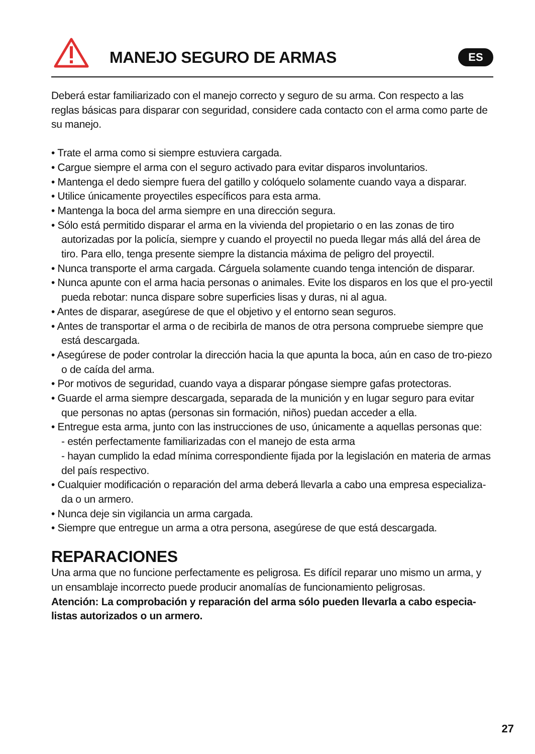MANEJO SEGURO DE ARMAS ES
Deberá estar familiarizado con el manejo correcto y seguro de su arma. Con respecto a las reglas básicas para disparar con seguridad, considere cada contacto con el arma como parte de su manejo.
• Trate el arma como si siempre estuviera cargada.
• Cargue siempre el arma con el seguro activado para evitar disparos involuntarios.
• Mantenga el dedo siempre fuera del gatillo y colóquelo solamente cuando vaya a disparar.
• Utilice únicamente proyectiles específicos para esta arma.
• Mantenga la boca del arma siempre en una dirección segura.
• Sólo está permitido disparar el arma en la vivienda del propietario o en las zonas de tiro autorizadas por la policía, siempre y cuando el proyectil no pueda llegar más allá del área de tiro. Para ello, tenga presente siempre la distancia máxima de peligro del proyectil.
• Nunca transporte el arma cargada. Cárguela solamente cuando tenga intención de disparar.
• Nunca apunte con el arma hacia personas o animales. Evite los disparos en los que el pro-yectil pueda rebotar: nunca dispare sobre superficies lisas y duras, ni al agua.
• Antes de disparar, asegúrese de que el objetivo y el entorno sean seguros.
• Antes de transportar el arma o de recibirla de manos de otra persona compruebe siempre que está descargada.
• Asegúrese de poder controlar la dirección hacia la que apunta la boca, aún en caso de tro-piezo o de caída del arma.
• Por motivos de seguridad, cuando vaya a disparar póngase siempre gafas protectoras.
• Guarde el arma siempre descargada, separada de la munición y en lugar seguro para evitar que personas no aptas (personas sin formación, niños) puedan acceder a ella.
• Entregue esta arma, junto con las instrucciones de uso, únicamente a aquellas personas que:
- estén perfectamente familiarizadas con el manejo de esta arma
- hayan cumplido la edad mínima correspondiente fijada por la legislación en materia de armas del país respectivo.
• Cualquier modificación o reparación del arma deberá llevarla a cabo una empresa especializa-da o un armero.
• Nunca deje sin vigilancia un arma cargada.
• Siempre que entregue un arma a otra persona, asegúrese de que está descargada.
REPARACIONES
Una arma que no funcione perfectamente es peligrosa. Es difícil reparar uno mismo un arma, y un ensamblaje incorrecto puede producir anomalías de funcionamiento peligrosas.
Atención: La comprobación y reparación del arma sólo pueden llevarla a cabo especia-listas autorizados o un armero.
27